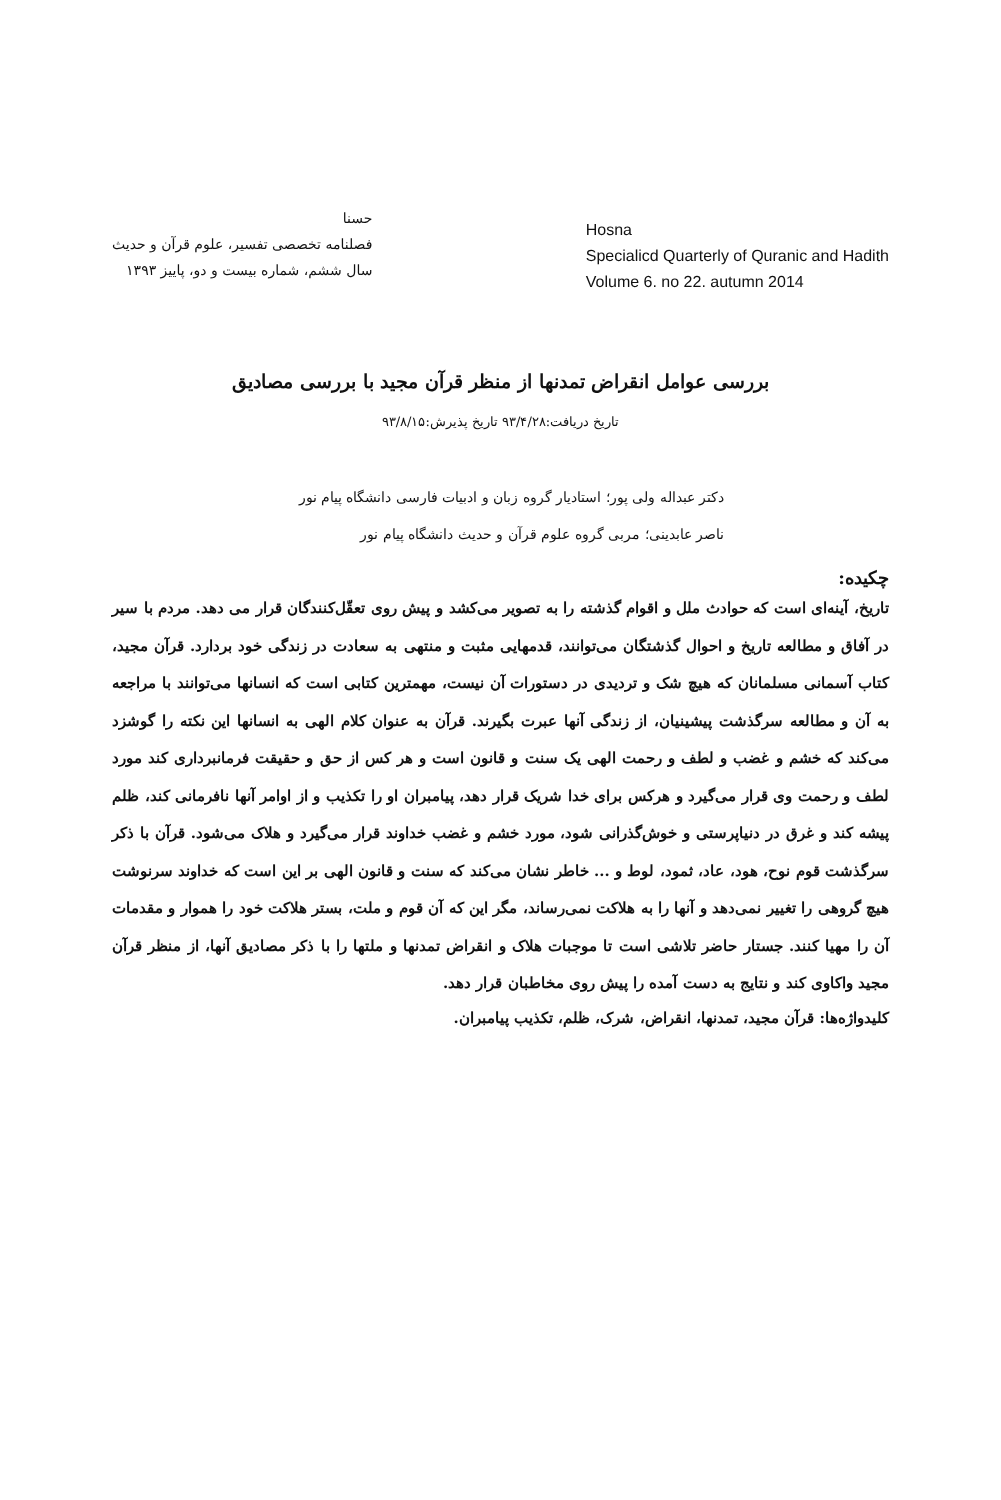حسنا
فصلنامه تخصصی تفسیر، علوم قرآن و حدیث
سال ششم، شماره بیست و دو، پاییز ۱۳۹۳
Hosna
Specialicd Quarterly of Quranic and Hadith
Volume 6. no 22. autumn 2014
بررسی عوامل انقراض تمدنها از منظر قرآن مجید با بررسی مصادیق
تاریخ دریافت:۹۳/۴/۲۸ تاریخ پذیرش:۹۳/۸/۱۵
دکتر عبداله ولی پور؛ استادیار گروه زبان و ادبیات فارسی دانشگاه پیام نور
ناصر عابدینی؛ مربی گروه علوم قرآن و حدیث دانشگاه پیام نور
چکیده:
تاریخ، آینه‌ای است که حوادث ملل و اقوام گذشته را به تصویر می‌کشد و پیش روی تعقّل‌کنندگان قرار می دهد. مردم با سیر در آفاق و مطالعه تاریخ و احوال گذشتگان می‌توانند، قدمهایی مثبت و منتهی به سعادت در زندگی خود بردارد. قرآن مجید، کتاب آسمانی مسلمانان که هیچ شک و تردیدی در دستورات آن نیست، مهمترین کتابی است که انسانها می‌توانند با مراجعه به آن و مطالعه سرگذشت پیشینیان، از زندگی آنها عبرت بگیرند. قرآن به عنوان کلام الهی به انسانها این نکته را گوشزد می‌کند که خشم و غضب و لطف و رحمت الهی یک سنت و قانون است و هر کس از حق و حقیقت فرمانبرداری کند مورد لطف و رحمت وی قرار می‌گیرد و هرکس برای خدا شریک قرار دهد، پیامبران او را تکذیب و از اوامر آنها نافرمانی کند، ظلم پیشه کند و غرق در دنیاپرستی و خوش‌گذرانی شود، مورد خشم و غضب خداوند قرار می‌گیرد و هلاک می‌شود. قرآن با ذکر سرگذشت قوم نوح، هود، عاد، ثمود، لوط و ... خاطر نشان می‌کند که سنت و قانون الهی بر این است که خداوند سرنوشت هیچ گروهی را تغییر نمی‌دهد و آنها را به هلاکت نمی‌رساند، مگر این که آن قوم و ملت، بستر هلاکت خود را هموار و مقدمات آن را مهیا کنند. جستار حاضر تلاشی است تا موجبات هلاک و انقراض تمدنها و ملتها را با ذکر مصادیق آنها، از منظر قرآن مجید واکاوی کند و نتایج به دست آمده را پیش روی مخاطبان قرار دهد.
کلیدواژه‌ها: قرآن مجید، تمدنها، انقراض، شرک، ظلم، تکذیب پیامبران.